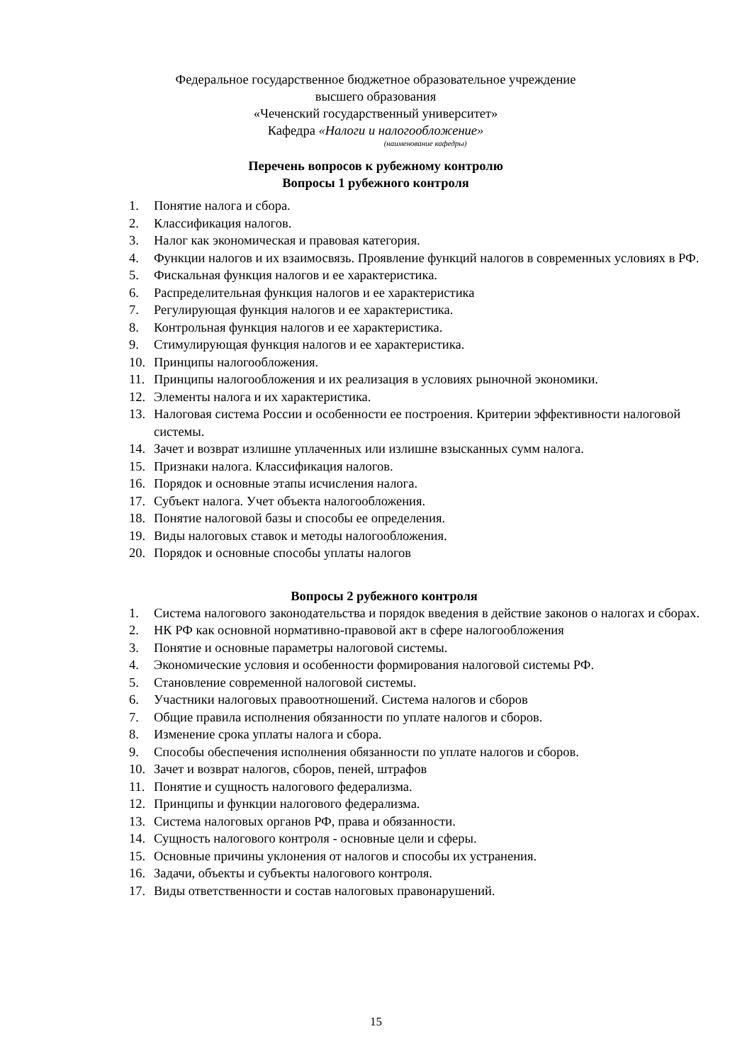Федеральное государственное бюджетное образовательное учреждение
высшего образования
«Чеченский государственный университет»
Кафедра «Налоги и налогообложение»
(наименование кафедры)
Перечень вопросов к рубежному контролю
Вопросы 1 рубежного контроля
1. Понятие налога и сбора.
2. Классификация налогов.
3. Налог как экономическая и правовая категория.
4. Функции налогов и их взаимосвязь. Проявление функций налогов в современных условиях в РФ.
5. Фискальная функция налогов и ее характеристика.
6. Распределительная функция налогов и ее характеристика
7. Регулирующая функция налогов и ее характеристика.
8. Контрольная функция налогов и ее характеристика.
9. Стимулирующая функция налогов и ее характеристика.
10. Принципы налогообложения.
11. Принципы налогообложения и их реализация в условиях рыночной экономики.
12. Элементы налога и их характеристика.
13. Налоговая система России и особенности ее построения. Критерии эффективности налоговой системы.
14. Зачет и возврат излишне уплаченных или излишне взысканных сумм налога.
15. Признаки налога. Классификация налогов.
16. Порядок и основные этапы исчисления налога.
17. Субъект налога. Учет объекта налогообложения.
18. Понятие налоговой базы и способы ее определения.
19. Виды налоговых ставок и методы налогообложения.
20. Порядок и основные способы уплаты налогов
Вопросы 2 рубежного контроля
1. Система налогового законодательства и порядок введения в действие законов о налогах и сборах.
2. НК РФ как основной нормативно-правовой акт в сфере налогообложения
3. Понятие и основные параметры налоговой системы.
4. Экономические условия и особенности формирования налоговой системы РФ.
5. Становление современной налоговой системы.
6. Участники налоговых правоотношений. Система налогов и сборов
7. Общие правила исполнения обязанности по уплате налогов и сборов.
8. Изменение срока уплаты налога и сбора.
9. Способы обеспечения исполнения обязанности по уплате налогов и сборов.
10. Зачет и возврат налогов, сборов, пеней, штрафов
11. Понятие и сущность налогового федерализма.
12. Принципы и функции налогового федерализма.
13. Система налоговых органов РФ, права и обязанности.
14. Сущность налогового контроля - основные цели и сферы.
15. Основные причины уклонения от налогов и способы их устранения.
16. Задачи, объекты и субъекты налогового контроля.
17. Виды ответственности и состав налоговых правонарушений.
15